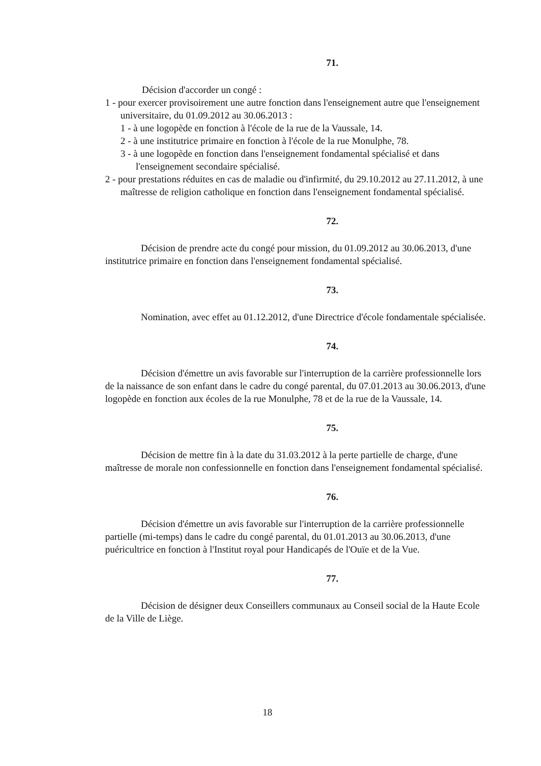71.
Décision d'accorder un congé :
1 - pour exercer provisoirement une autre fonction dans l'enseignement autre que l'enseignement universitaire, du 01.09.2012 au 30.06.2013 :
1 - à une logopède en fonction à l'école de la rue de la Vaussale, 14.
2 - à une institutrice primaire en fonction à l'école de la rue Monulphe, 78.
3 - à une logopède en fonction dans l'enseignement fondamental spécialisé et dans l'enseignement secondaire spécialisé.
2 - pour prestations réduites en cas de maladie ou d'infirmité, du 29.10.2012 au 27.11.2012, à une maîtresse de religion catholique en fonction dans l'enseignement fondamental spécialisé.
72.
Décision de prendre acte du congé pour mission, du 01.09.2012 au 30.06.2013, d'une institutrice primaire en fonction dans l'enseignement fondamental spécialisé.
73.
Nomination, avec effet au 01.12.2012, d'une Directrice d'école fondamentale spécialisée.
74.
Décision d'émettre un avis favorable sur l'interruption de la carrière professionnelle lors de la naissance de son enfant dans le cadre du congé parental, du 07.01.2013 au 30.06.2013, d'une logopède en fonction aux écoles de la rue Monulphe, 78 et de la rue de la Vaussale, 14.
75.
Décision de mettre fin à la date du 31.03.2012 à la perte partielle de charge, d'une maîtresse de morale non confessionnelle en fonction dans l'enseignement fondamental spécialisé.
76.
Décision d'émettre un avis favorable sur l'interruption de la carrière professionnelle partielle (mi-temps) dans le cadre du congé parental, du 01.01.2013 au 30.06.2013, d'une puéricultrice en fonction à l'Institut royal pour Handicapés de l'Ouïe et de la Vue.
77.
Décision de désigner deux Conseillers communaux au Conseil social de la Haute Ecole de la Ville de Liège.
18